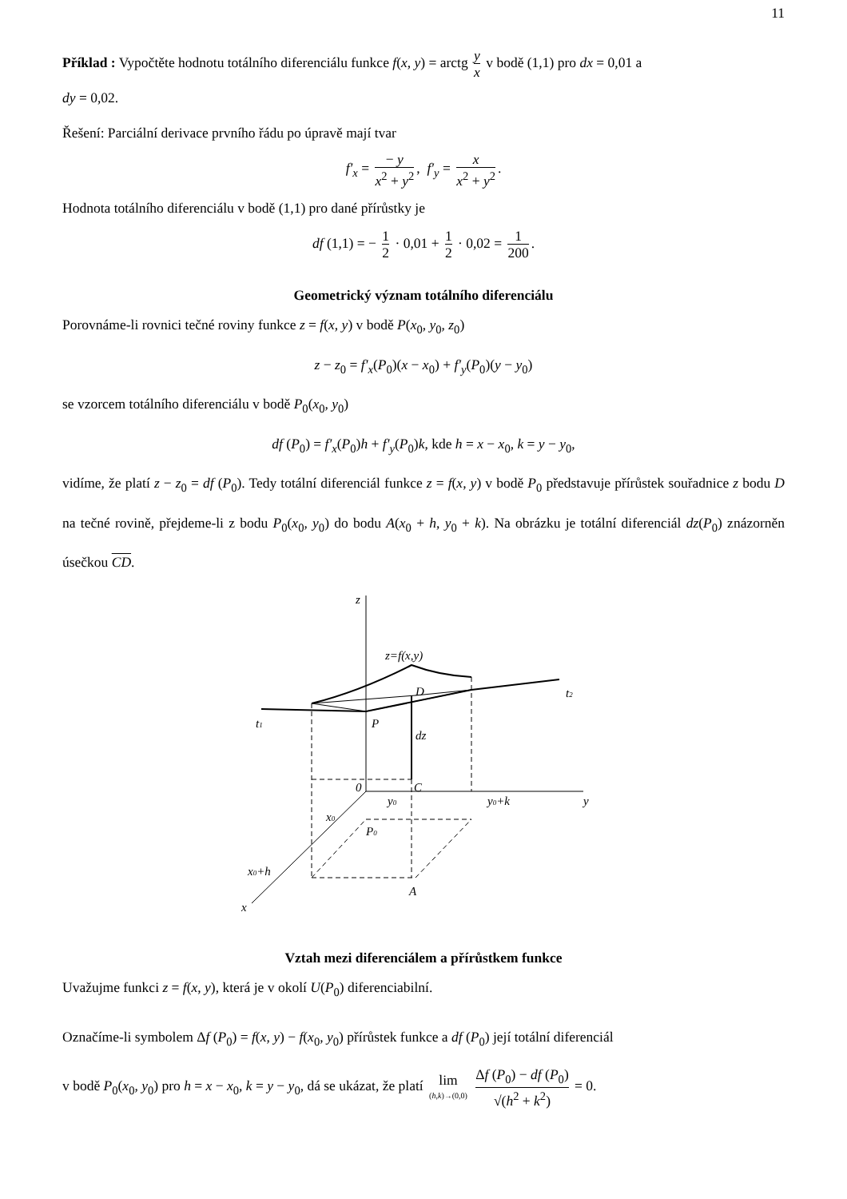11
Příklad : Vypočtěte hodnotu totálního diferenciálu funkce f(x, y) = arctg y x v bodě (1,1) pro dx = 0,01 a
dy = 0,02.
Řešení: Parciální derivace prvního řádu po úpravě mají tvar
f′<sub>x</sub> = − y x<sup>2</sup> + y<sup>2</sup>, f′<sub>y</sub> = x x<sup>2</sup> + y<sup>2</sup>.
Hodnota totálního diferenciálu v bodě (1,1) pro dané přírůstky je
df (1,1) = − 1 2 · 0,01 + 1 2 · 0,02 = 1 200.
Geometrický význam totálního diferenciálu
Porovnáme-li rovnici tečné roviny funkce z = f(x, y) v bodě P(x<sub>0</sub>, y<sub>0</sub>, z<sub>0</sub>)
z − z<sub>0</sub> = f′<sub>x</sub>(P<sub>0</sub>)(x − x<sub>0</sub>) + f′<sub>y</sub>(P<sub>0</sub>)(y − y<sub>0</sub>)
se vzorcem totálního diferenciálu v bodě P<sub>0</sub>(x<sub>0</sub>, y<sub>0</sub>)
df (P<sub>0</sub>) = f′<sub>x</sub>(P<sub>0</sub>)h + f′<sub>y</sub>(P<sub>0</sub>)k, kde h = x − x<sub>0</sub>, k = y − y<sub>0</sub>,
vidíme, že platí z − z<sub>0</sub> = df (P<sub>0</sub>). Tedy totální diferenciál funkce z = f(x, y) v bodě P<sub>0</sub> představuje pří­růstek souřadnice z bodu D na tečné rovině, přejdeme-li z bodu P<sub>0</sub>(x<sub>0</sub>, y<sub>0</sub>) do bodu A(x<sub>0</sub> + h, y<sub>0</sub> + k). Na obrázku je totální diferenciál dz(P<sub>0</sub>) znázorněn úsečkou CD.
z
z=f(x,y)
D
t2
t1
P
dz
0
C
y0
y0+k
y
x0
P0
x0+h
A
x
Vztah mezi diferenciálem a přírůstkem funkce
Uvažujme funkci z = f(x, y), která je v okolí U(P<sub>0</sub>) diferenciabilní.
Označíme-li symbolem Δf (P<sub>0</sub>) = f(x, y) − f(x<sub>0</sub>, y<sub>0</sub>) přírůstek funkce a df (P<sub>0</sub>) její totální diferenciál
v bodě P<sub>0</sub>(x<sub>0</sub>, y<sub>0</sub>) pro h = x − x<sub>0</sub>, k = y − y<sub>0</sub>, dá se ukázat, že platí lim (h,k)→(0,0) Δf (P<sub>0</sub>) − df (P<sub>0</sub>) √(h<sup>2</sup> + k<sup>2</sup>) = 0.